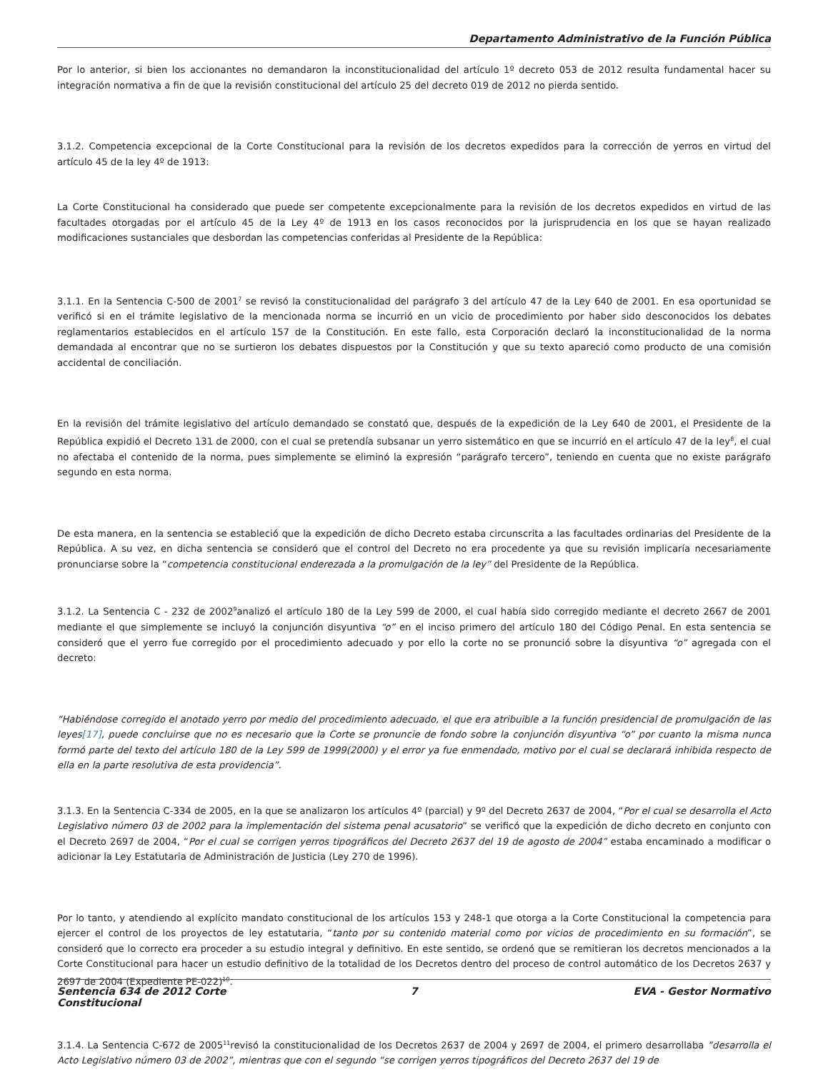Departamento Administrativo de la Función Pública
Por lo anterior, si bien los accionantes no demandaron la inconstitucionalidad del artículo 1º decreto 053 de 2012 resulta fundamental hacer su integración normativa a fin de que la revisión constitucional del artículo 25 del decreto 019 de 2012 no pierda sentido.
3.1.2. Competencia excepcional de la Corte Constitucional para la revisión de los decretos expedidos para la corrección de yerros en virtud del artículo 45 de la ley 4º de 1913:
La Corte Constitucional ha considerado que puede ser competente excepcionalmente para la revisión de los decretos expedidos en virtud de las facultades otorgadas por el artículo 45 de la Ley 4º de 1913 en los casos reconocidos por la jurisprudencia en los que se hayan realizado modificaciones sustanciales que desbordan las competencias conferidas al Presidente de la República:
3.1.1. En la Sentencia C-500 de 2001<sup>7</sup> se revisó la constitucionalidad del parágrafo 3 del artículo 47 de la Ley 640 de 2001. En esa oportunidad se verificó si en el trámite legislativo de la mencionada norma se incurrió en un vicio de procedimiento por haber sido desconocidos los debates reglamentarios establecidos en el artículo 157 de la Constitución. En este fallo, esta Corporación declaró la inconstitucionalidad de la norma demandada al encontrar que no se surtieron los debates dispuestos por la Constitución y que su texto apareció como producto de una comisión accidental de conciliación.
En la revisión del trámite legislativo del artículo demandado se constató que, después de la expedición de la Ley 640 de 2001, el Presidente de la República expidió el Decreto 131 de 2000, con el cual se pretendía subsanar un yerro sistemático en que se incurrió en el artículo 47 de la ley<sup>8</sup>, el cual no afectaba el contenido de la norma, pues simplemente se eliminó la expresión “parágrafo tercero”, teniendo en cuenta que no existe parágrafo segundo en esta norma.
De esta manera, en la sentencia se estableció que la expedición de dicho Decreto estaba circunscrita a las facultades ordinarias del Presidente de la República. A su vez, en dicha sentencia se consideró que el control del Decreto no era procedente ya que su revisión implicaría necesariamente pronunciarse sobre la “competencia constitucional enderezada a la promulgación de la ley” del Presidente de la República.
3.1.2. La Sentencia C - 232 de 2002<sup>9</sup>analizó el artículo 180 de la Ley 599 de 2000, el cual había sido corregido mediante el decreto 2667 de 2001 mediante el que simplemente se incluyó la conjunción disyuntiva “o” en el inciso primero del artículo 180 del Código Penal. En esta sentencia se consideró que el yerro fue corregido por el procedimiento adecuado y por ello la corte no se pronunció sobre la disyuntiva “o” agregada con el decreto:
“Habiéndose corregido el anotado yerro por medio del procedimiento adecuado, el que era atribuible a la función presidencial de promulgación de las leyes[17], puede concluirse que no es necesario que la Corte se pronuncie de fondo sobre la conjunción disyuntiva “o” por cuanto la misma nunca formó parte del texto del artículo 180 de la Ley 599 de 1999(2000) y el error ya fue enmendado, motivo por el cual se declarará inhibida respecto de ella en la parte resolutiva de esta providencia”.
3.1.3. En la Sentencia C-334 de 2005, en la que se analizaron los artículos 4º (parcial) y 9º del Decreto 2637 de 2004, “Por el cual se desarrolla el Acto Legislativo número 03 de 2002 para la implementación del sistema penal acusatorio” se verificó que la expedición de dicho decreto en conjunto con el Decreto 2697 de 2004, “Por el cual se corrigen yerros tipográficos del Decreto 2637 del 19 de agosto de 2004” estaba encaminado a modificar o adicionar la Ley Estatutaria de Administración de Justicia (Ley 270 de 1996).
Por lo tanto, y atendiendo al explícito mandato constitucional de los artículos 153 y 248-1 que otorga a la Corte Constitucional la competencia para ejercer el control de los proyectos de ley estatutaria, “tanto por su contenido material como por vicios de procedimiento en su formación”, se consideró que lo correcto era proceder a su estudio integral y definitivo. En este sentido, se ordenó que se remitieran los decretos mencionados a la Corte Constitucional para hacer un estudio definitivo de la totalidad de los Decretos dentro del proceso de control automático de los Decretos 2637 y 2697 de 2004 (Expediente PE-022)<sup>10</sup>.
3.1.4. La Sentencia C-672 de 2005<sup>11</sup>revisó la constitucionalidad de los Decretos 2637 de 2004 y 2697 de 2004, el primero desarrollaba “desarrolla el Acto Legislativo número 03 de 2002”, mientras que con el segundo “se corrigen yerros tipográficos del Decreto 2637 del 19 de
Sentencia 634 de 2012 Corte Constitucional
7 EVA - Gestor Normativo